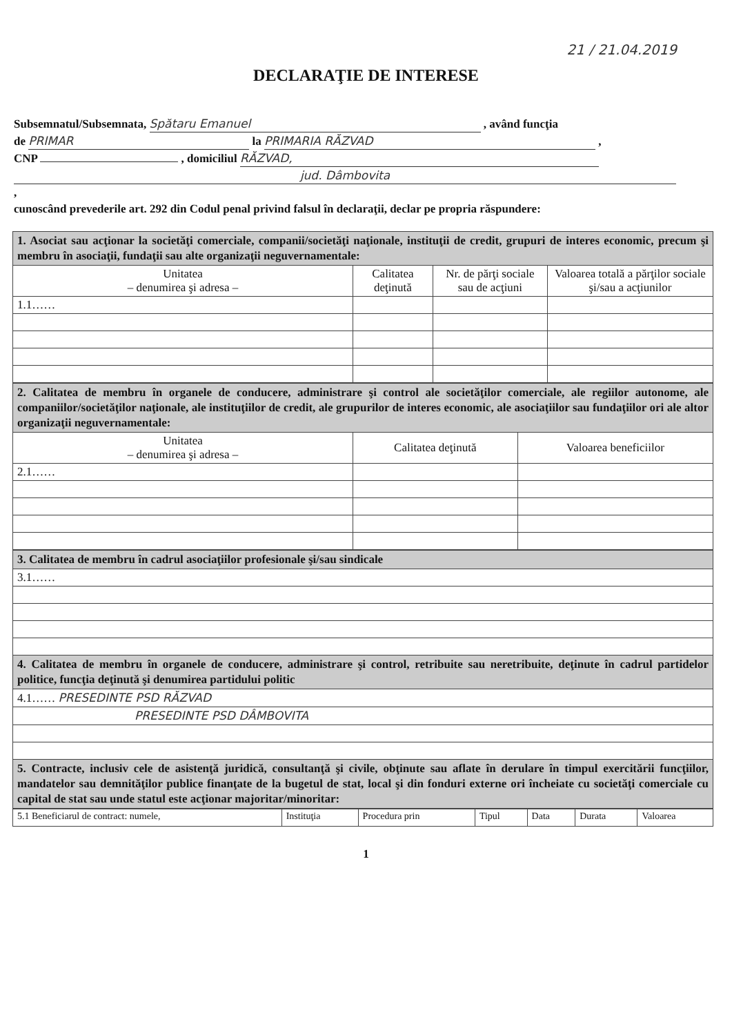21 / 21.04.2019
DECLARAŢIE DE INTERESE
Subsemnatul/Subsemnata, Spătaru Emanuel , având funcţia
de PRIMAR la PRIMARIA RĂZVAD ,
CNP , domiciliul RĂZVAD,
jud. Dâmbovita
,
cunoscând prevederile art. 292 din Codul penal privind falsul în declaraţii, declar pe propria răspundere:
| 1. Asociat sau acţionar la societăţi comerciale, companii/societăţi naţionale, instituţii de credit, grupuri de interes economic, precum şi membru în asociaţii, fundaţii sau alte organizaţii neguvernamentale: | | | |
| Unitatea – denumirea şi adresa – | Calitatea deţinută | Nr. de părţi sociale sau de acţiuni | Valoarea totală a părţilor sociale şi/sau a acţiunilor |
| 1.1…… | | | |
| 2. Calitatea de membru în organele de conducere, administrare şi control ale societăţilor comerciale, ale regiilor autonome, ale companiilor/societăţilor naţionale, ale instituţiilor de credit, ale grupurilor de interes economic, ale asociaţiilor sau fundaţiilor ori ale altor organizaţii neguvernamentale: | | |
| Unitatea – denumirea şi adresa – | Calitatea deţinută | Valoarea beneficiilor |
| 2.1…… | | |
| 3. Calitatea de membru în cadrul asociaţiilor profesionale şi/sau sindicale |
| 3.1…… |
| 4. Calitatea de membru în organele de conducere, administrare şi control, retribuite sau neretribuite, deţinute în cadrul partidelor politice, funcţia deţinută şi denumirea partidului politic |
| 4.1…… PRESEDINTE PSD RĂZVAD |
| PRESEDINTE PSD DÂMBOVITA |
| 5. Contracte, inclusiv cele de asistenţă juridică, consultanţă şi civile, obţinute sau aflate în derulare în timpul exercitării funcţiilor, mandatelor sau demnităţilor publice finanţate de la bugetul de stat, local şi din fonduri externe ori încheiate cu societăţi comerciale cu capital de stat sau unde statul este acţionar majoritar/minoritar: |
| 5.1 Beneficiarul de contract: numele, | Instituţia | Procedura prin | Tipul | Data | Durata | Valoarea |
1